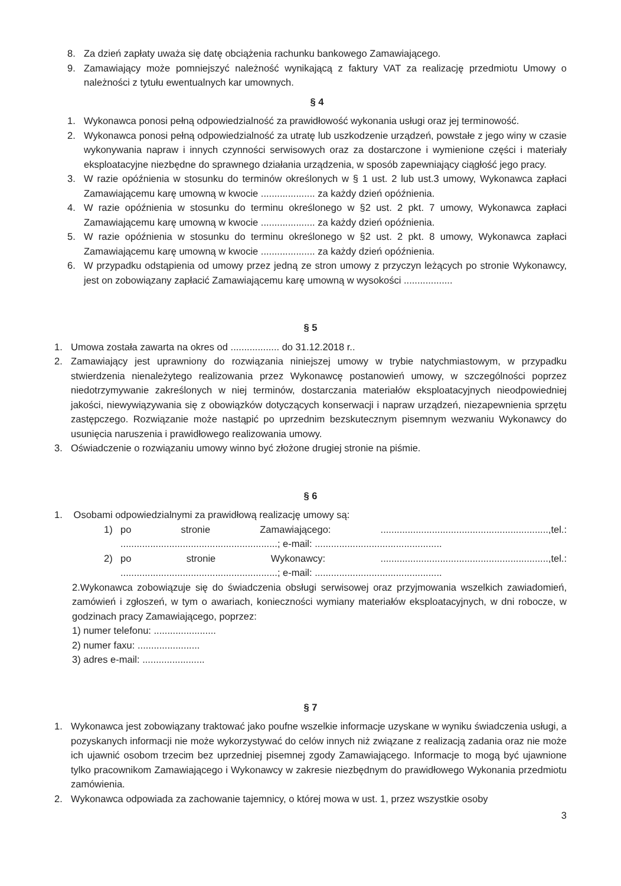8. Za dzień zapłaty uważa się datę obciążenia rachunku bankowego Zamawiającego.
9. Zamawiający może pomniejszyć należność wynikającą z faktury VAT za realizację przedmiotu Umowy o należności z tytułu ewentualnych kar umownych.
§ 4
1. Wykonawca ponosi pełną odpowiedzialność za prawidłowość wykonania usługi oraz jej terminowość.
2. Wykonawca ponosi pełną odpowiedzialność za utratę lub uszkodzenie urządzeń, powstałe z jego winy w czasie wykonywania napraw i innych czynności serwisowych oraz za dostarczone i wymienione części i materiały eksploatacyjne niezbędne do sprawnego działania urządzenia, w sposób zapewniający ciągłość jego pracy.
3. W razie opóźnienia w stosunku do terminów określonych w § 1 ust. 2 lub ust.3 umowy, Wykonawca zapłaci Zamawiającemu karę umowną w kwocie .................... za każdy dzień opóźnienia.
4. W razie opóźnienia w stosunku do terminu określonego w §2 ust. 2 pkt. 7 umowy, Wykonawca zapłaci Zamawiającemu karę umowną w kwocie .................... za każdy dzień opóźnienia.
5. W razie opóźnienia w stosunku do terminu określonego w §2 ust. 2 pkt. 8 umowy, Wykonawca zapłaci Zamawiającemu karę umowną w kwocie .................... za każdy dzień opóźnienia.
6. W przypadku odstąpienia od umowy przez jedną ze stron umowy z przyczyn leżących po stronie Wykonawcy, jest on zobowiązany zapłacić Zamawiającemu karę umowną w wysokości ..................
§ 5
1. Umowa została zawarta na okres od .................. do 31.12.2018 r..
2. Zamawiający jest uprawniony do rozwiązania niniejszej umowy w trybie natychmiastowym, w przypadku stwierdzenia nienależytego realizowania przez Wykonawcę postanowień umowy, w szczególności poprzez niedotrzymywanie zakreślonych w niej terminów, dostarczania materiałów eksploatacyjnych nieodpowiedniej jakości, niewywiązywania się z obowiązków dotyczących konserwacji i napraw urządzeń, niezapewnienia sprzętu zastępczego. Rozwiązanie może nastąpić po uprzednim bezskutecznym pisemnym wezwaniu Wykonawcy do usunięcia naruszenia i prawidłowego realizowania umowy.
3. Oświadczenie o rozwiązaniu umowy winno być złożone drugiej stronie na piśmie.
§ 6
1. Osobami odpowiedzialnymi za prawidłową realizację umowy są:
1) po stronie Zamawiającego: ..............................................................,tel.: ..........................................................; e-mail: ...............................................
2) po stronie Wykonawcy: ..............................................................,tel.: ..........................................................; e-mail: ...............................................
2.Wykonawca zobowiązuje się do świadczenia obsługi serwisowej oraz przyjmowania wszelkich zawiadomień, zamówień i zgłoszeń, w tym o awariach, konieczności wymiany materiałów eksploatacyjnych, w dni robocze, w godzinach pracy Zamawiającego, poprzez:
1) numer telefonu: .......................
2) numer faxu: .......................
3) adres e-mail: .......................
§ 7
1. Wykonawca jest zobowiązany traktować jako poufne wszelkie informacje uzyskane w wyniku świadczenia usługi, a pozyskanych informacji nie może wykorzystywać do celów innych niż związane z realizacją zadania oraz nie może ich ujawnić osobom trzecim bez uprzedniej pisemnej zgody Zamawiającego. Informacje to mogą być ujawnione tylko pracownikom Zamawiającego i Wykonawcy w zakresie niezbędnym do prawidłowego Wykonania przedmiotu zamówienia.
2. Wykonawca odpowiada za zachowanie tajemnicy, o której mowa w ust. 1, przez wszystkie osoby
3